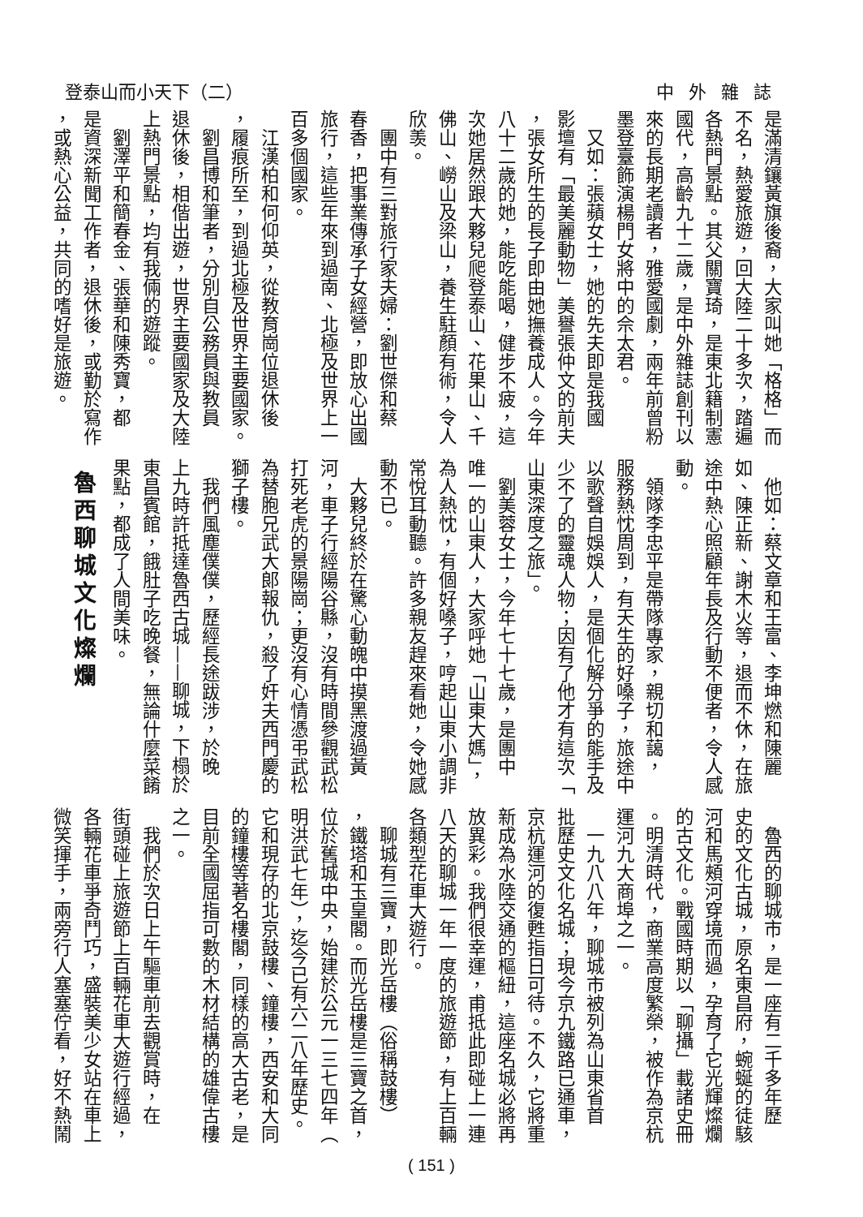中外雜誌 登泰山而小天下（二）
是滿清鑲黃旗後裔，大家叫她「格格」而
不名，熱愛旅遊，回大陸二十多次，踏遍
各熱門景點。其父關寶琦，是東北籍制憲
國代，高齡九十二歲，是中外雜誌創刊以
來的長期老讀者，雅愛國劇，兩年前曾粉
墨登臺飾演楊門女將中的佘太君。
　又如：張蘋女士，她的先夫即是我國
影壇有「最美麗動物」美譽張仲文的前夫
，張女所生的長子即由她撫養成人。今年
八十二歲的她，能吃能喝，健步不疲，這
次她居然跟大夥兒爬登泰山、花果山、千
佛山、嶗山及梁山，養生駐顏有術，令人
欣羡。
　團中有三對旅行家夫婦：劉世傑和蔡
春香，把事業傳承子女經營，即放心出國
旅行，這些年來到過南、北極及世界上一
百多個國家。
　江漢柏和何仰英，從教育崗位退休後
，履痕所至，到過北極及世界主要國家。
　劉昌博和筆者，分別自公務員與教員
退休後，相偕出遊，世界主要國家及大陸
上熱門景點，均有我倆的遊蹤。
　劉澤平和簡春金、張華和陳秀寶，都
是資深新聞工作者，退休後，或勤於寫作
，或熱心公益，共同的嗜好是旅遊。
　他如：蔡文章和王富、李坤燃和陳麗
如、陳正新、謝木火等，退而不休，在旅
途中熱心照顧年長及行動不便者，令人感
動。
　領隊李忠平是帶隊專家，親切和藹，
服務熱忱周到，有天生的好嗓子，旅途中
以歌聲自娛娛人，是個化解分爭的能手及
少不了的靈魂人物；因有了他才有這次「
山東深度之旅」。
　劉美蓉女士，今年七十七歲，是團中
唯一的山東人，大家呼她「山東大媽」，
為人熱忱，有個好嗓子，哼起山東小調非
常悅耳動聽。許多親友趕來看她，令她感
動不已。
　大夥兒終於在驚心動魄中摸黑渡過黃
河，車子行經陽谷縣，沒有時間參觀武松
打死老虎的景陽崗；更沒有心情憑弔武松
為替胞兄武大郎報仇，殺了奸夫西門慶的
獅子樓。
　我們風塵僕僕，歷經長途跋涉，於晚
上九時許抵達魯西古城——聊城，下榻於
東昌賓館，餓肚子吃晚餐，無論什麼菜餚
果點，都成了人間美味。
魯西聊城文化燦爛
　魯西的聊城市，是一座有二千多年歷
史的文化古城，原名東昌府，蜿蜒的徒駭
河和馬頰河穿境而過，孕育了它光輝燦爛
的古文化。戰國時期以「聊攝」載諸史冊
。明清時代，商業高度繁榮，被作為京杭
運河九大商埠之一。
　一九八八年，聊城市被列為山東省首
批歷史文化名城；現今京九鐵路已通車，
京杭運河的復甦指日可待。不久，它將重
新成為水陸交通的樞紐，這座名城必將再
放異彩。我們很幸運，甫抵此即碰上一連
八天的聊城一年一度的旅遊節，有上百輛
各類型花車大遊行。
　聊城有三寶，即光岳樓（俗稱鼓樓）
，鐵塔和玉皇閣。而光岳樓是三寶之首，
位於舊城中央，始建於公元一三七四年（
明洪武七年），迄今已有六二八年歷史。
它和現存的北京鼓樓、鐘樓，西安和大同
的鐘樓等著名樓閣，同樣的高大古老，是
目前全國屈指可數的木材結構的雄偉古樓
之一。
　我們於次日上午驅車前去觀賞時，在
街頭碰上旅遊節上百輛花車大遊行經過，
各輛花車爭奇鬥巧，盛裝美少女站在車上
微笑揮手，兩旁行人塞塞佇看，好不熱鬧
( 151 )